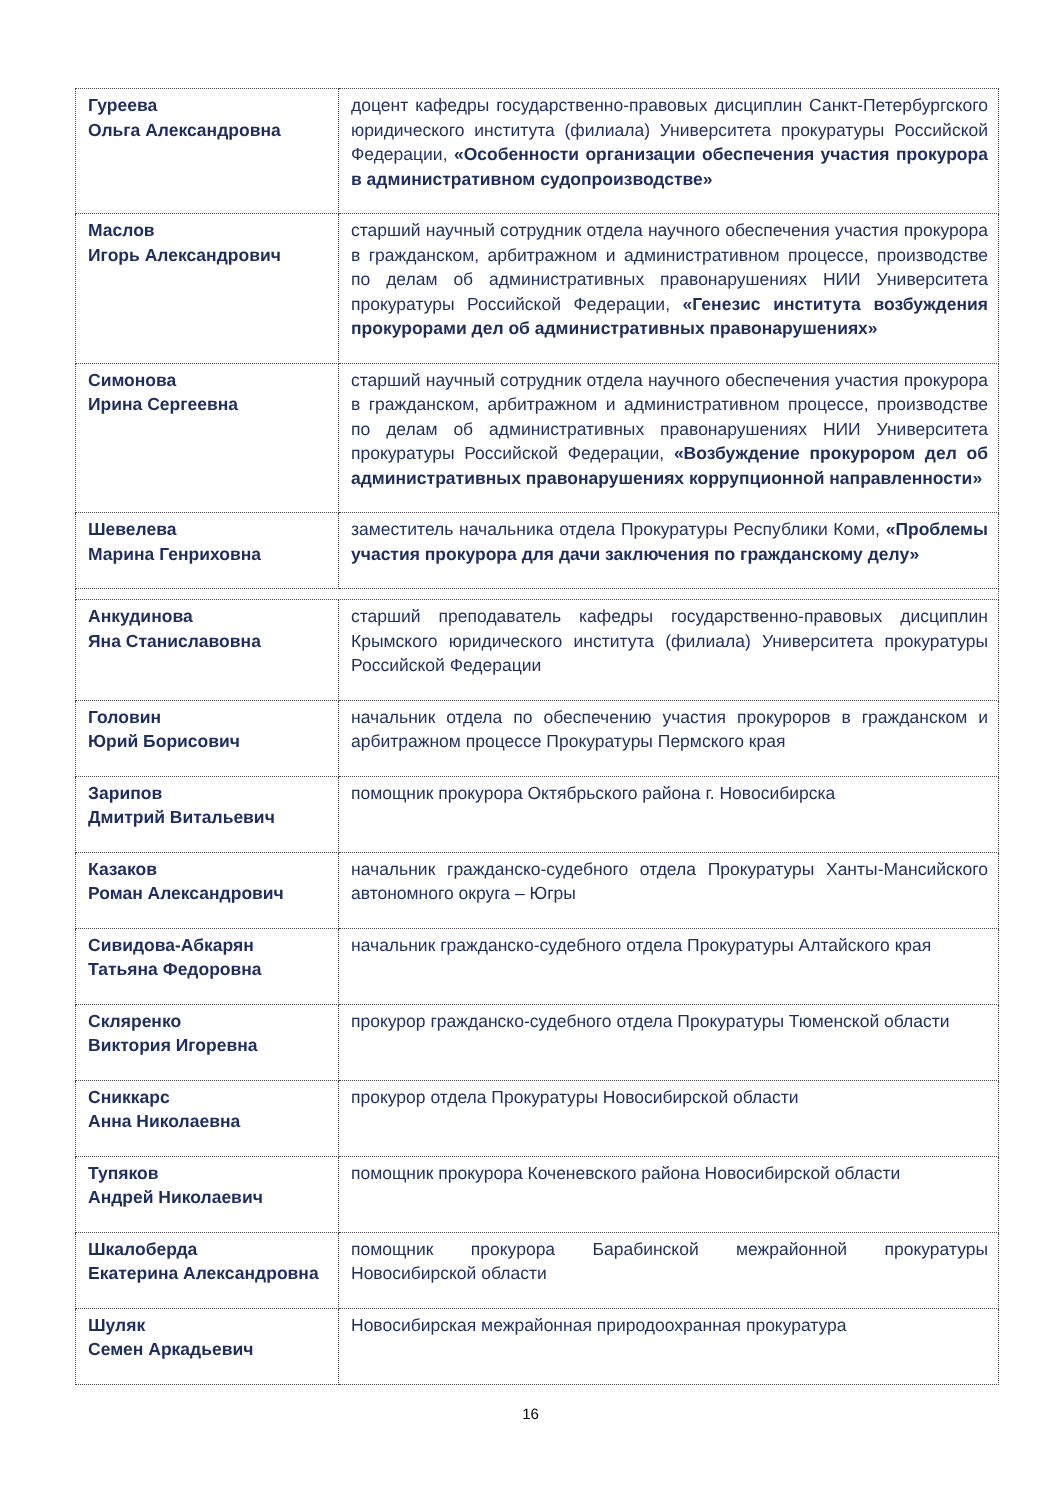| Гуреева Ольга Александровна | доцент кафедры государственно-правовых дисциплин Санкт-Петербургского юридического института (филиала) Университета прокуратуры Российской Федерации, «Особенности организации обеспечения участия прокурора в административном судопроизводстве» |
| Маслов Игорь Александрович | старший научный сотрудник отдела научного обеспечения участия прокурора в гражданском, арбитражном и административном процессе, производстве по делам об административных правонарушениях НИИ Университета прокуратуры Российской Федерации, «Генезис института возбуждения прокурорами дел об административных правонарушениях» |
| Симонова Ирина Сергеевна | старший научный сотрудник отдела научного обеспечения участия прокурора в гражданском, арбитражном и административном процессе, производстве по делам об административных правонарушениях НИИ Университета прокуратуры Российской Федерации, «Возбуждение прокурором дел об административных правонарушениях коррупционной направленности» |
| Шевелева Марина Генриховна | заместитель начальника отдела Прокуратуры Республики Коми, «Проблемы участия прокурора для дачи заключения по гражданскому делу» |
| Анкудинова Яна Станиславовна | старший преподаватель кафедры государственно-правовых дисциплин Крымского юридического института (филиала) Университета прокуратуры Российской Федерации |
| Головин Юрий Борисович | начальник отдела по обеспечению участия прокуроров в гражданском и арбитражном процессе Прокуратуры Пермского края |
| Зарипов Дмитрий Витальевич | помощник прокурора Октябрьского района г. Новосибирска |
| Казаков Роман Александрович | начальник гражданско-судебного отдела Прокуратуры Ханты-Мансийского автономного округа – Югры |
| Сивидова-Абкарян Татьяна Федоровна | начальник гражданско-судебного отдела Прокуратуры Алтайского края |
| Скляренко Виктория Игоревна | прокурор гражданско-судебного отдела Прокуратуры Тюменской области |
| Сниккарс Анна Николаевна | прокурор отдела Прокуратуры Новосибирской области |
| Тупяков Андрей Николаевич | помощник прокурора Коченевского района Новосибирской области |
| Шкалоберда Екатерина Александровна | помощник прокурора Барабинской межрайонной прокуратуры Новосибирской области |
| Шуляк Семен Аркадьевич | Новосибирская межрайонная природоохранная прокуратура |
16